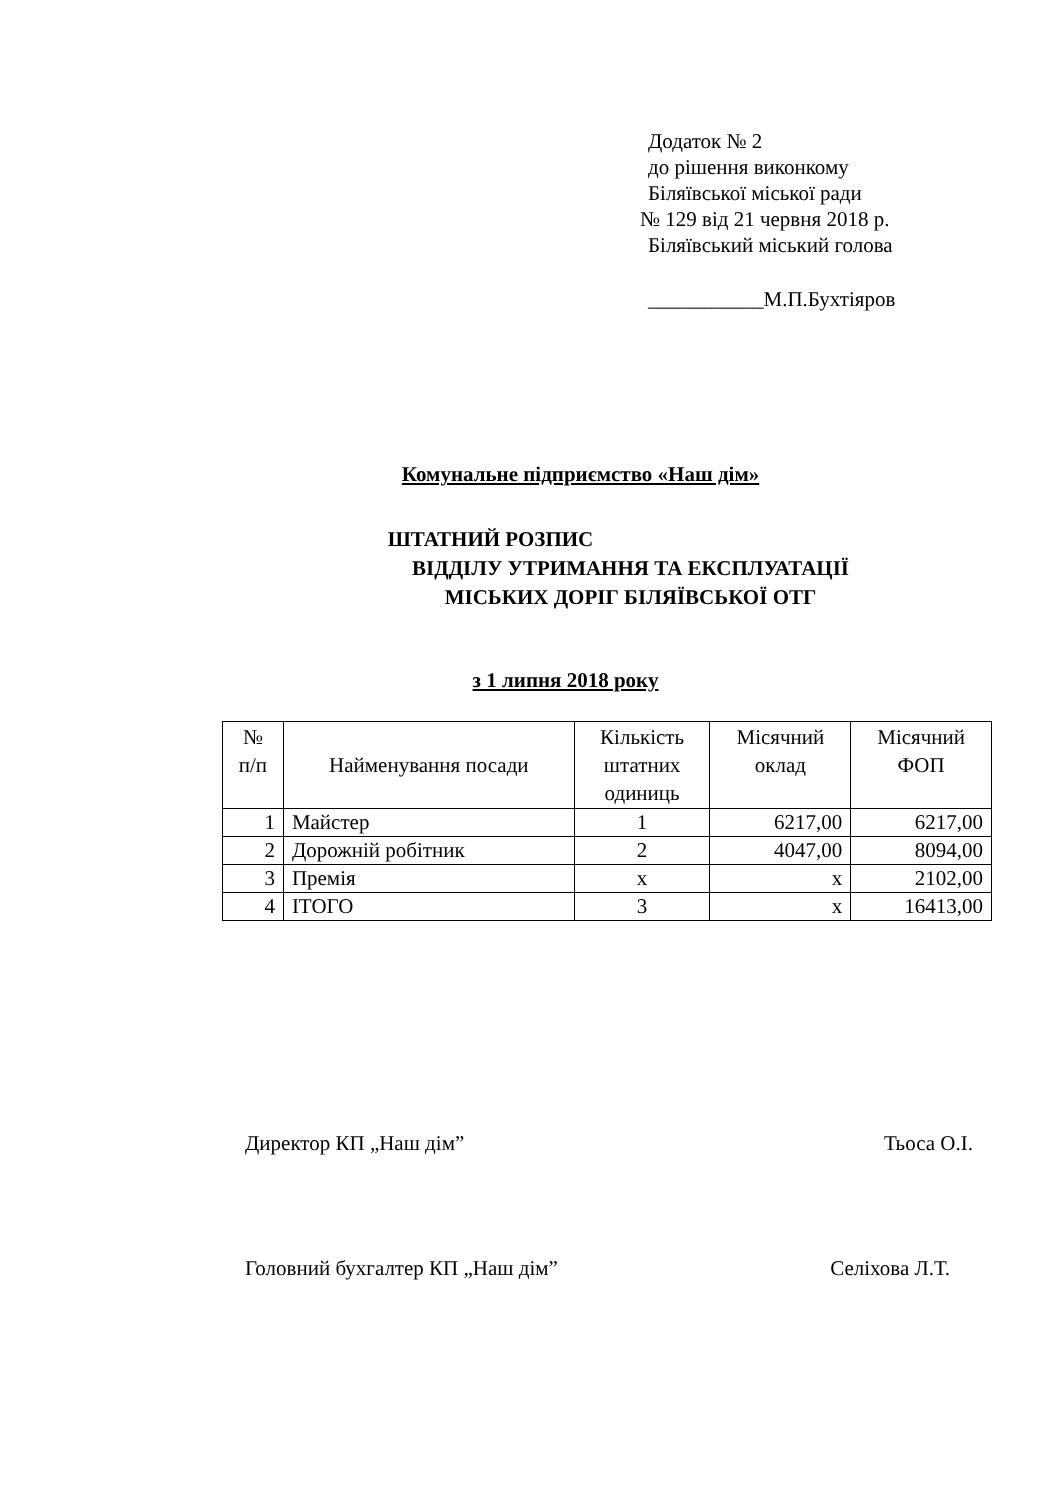Додаток № 2
до рішення виконкому
Біляївської міської ради
№ 129 від 21 червня 2018 р.
Біляївський міський голова
___________М.П.Бухтіяров
Комунальне підприємство «Наш дім»
ШТАТНИЙ РОЗПИС
ВІДДІЛУ УТРИМАННЯ ТА ЕКСПЛУАТАЦІЇ
МІСЬКИХ ДОРІГ БІЛЯЇВСЬКОЇ ОТГ
з 1 липня 2018 року
| № п/п | Найменування посади | Кількість штатних одиниць | Місячний оклад | Місячний ФОП |
| --- | --- | --- | --- | --- |
| 1 | Майстер | 1 | 6217,00 | 6217,00 |
| 2 | Дорожній робітник | 2 | 4047,00 | 8094,00 |
| 3 | Премія | х | х | 2102,00 |
| 4 | ІТОГО | 3 | х | 16413,00 |
Директор КП „Наш дім” Тьоса О.І.
Головний бухгалтер КП „Наш дім” Селіхова Л.Т.